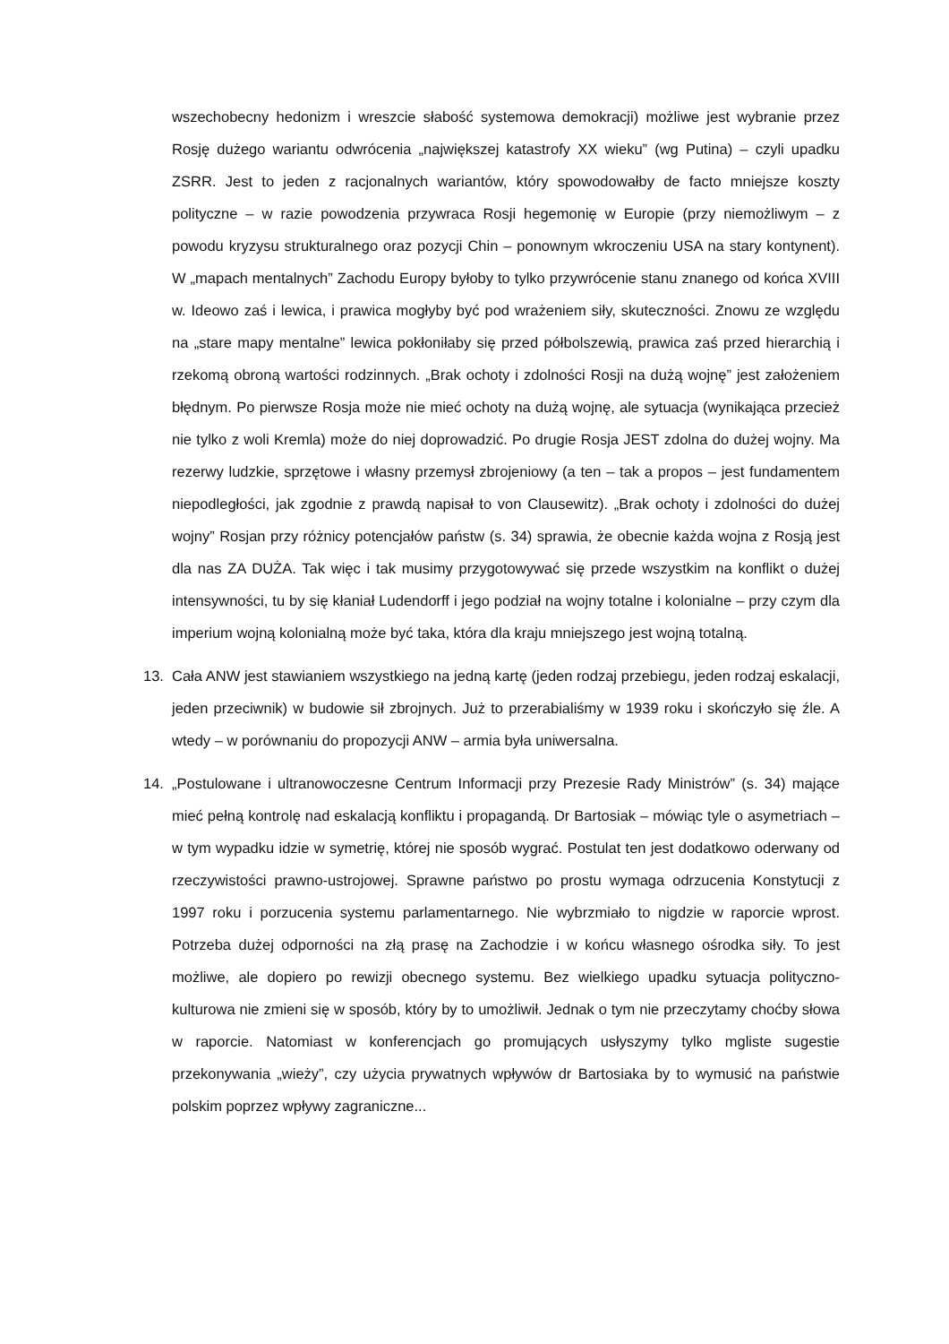wszechobecny hedonizm i wreszcie słabość systemowa demokracji) możliwe jest wybranie przez Rosję dużego wariantu odwrócenia „największej katastrofy XX wieku” (wg Putina) – czyli upadku ZSRR. Jest to jeden z racjonalnych wariantów, który spowodowałby de facto mniejsze koszty polityczne – w razie powodzenia przywraca Rosji hegemonię w Europie (przy niemożliwym – z powodu kryzysu strukturalnego oraz pozycji Chin – ponownym wkroczeniu USA na stary kontynent). W „mapach mentalnych” Zachodu Europy byłoby to tylko przywrócenie stanu znanego od końca XVIII w. Ideowo zaś i lewica, i prawica mogłyby być pod wrażeniem siły, skuteczności. Znowu ze względu na „stare mapy mentalne” lewica pokłoniłaby się przed półbolszewią, prawica zaś przed hierarchią i rzekomą obroną wartości rodzinnych. „Brak ochoty i zdolności Rosji na dużą wojnę” jest założeniem błędnym. Po pierwsze Rosja może nie mieć ochoty na dużą wojnę, ale sytuacja (wynikająca przecież nie tylko z woli Kremla) może do niej doprowadzić. Po drugie Rosja JEST zdolna do dużej wojny. Ma rezerwy ludzkie, sprzętowe i własny przemysł zbrojeniowy (a ten – tak a propos – jest fundamentem niepodległości, jak zgodnie z prawdą napisał to von Clausewitz). „Brak ochoty i zdolności do dużej wojny” Rosjan przy różnicy potencjałów państw (s. 34) sprawia, że obecnie każda wojna z Rosją jest dla nas ZA DUŻA. Tak więc i tak musimy przygotowywać się przede wszystkim na konflikt o dużej intensywności, tu by się kłaniał Ludendorff i jego podział na wojny totalne i kolonialne – przy czym dla imperium wojną kolonialną może być taka, która dla kraju mniejszego jest wojną totalną.
13. Cała ANW jest stawianiem wszystkiego na jedną kartę (jeden rodzaj przebiegu, jeden rodzaj eskalacji, jeden przeciwnik) w budowie sił zbrojnych. Już to przerabialiśmy w 1939 roku i skończyło się źle. A wtedy – w porównaniu do propozycji ANW – armia była uniwersalna.
14. „Postulowane i ultranowoczesne Centrum Informacji przy Prezesie Rady Ministrów” (s. 34) mające mieć pełną kontrolę nad eskalacją konfliktu i propagandą. Dr Bartosiak – mówiąc tyle o asymetriach – w tym wypadku idzie w symetrię, której nie sposób wygrać. Postulat ten jest dodatkowo oderwany od rzeczywistości prawno-ustrojowej. Sprawne państwo po prostu wymaga odrzucenia Konstytucji z 1997 roku i porzucenia systemu parlamentarnego. Nie wybrzmiało to nigdzie w raporcie wprost. Potrzeba dużej odporności na złą prasę na Zachodzie i w końcu własnego ośrodka siły. To jest możliwe, ale dopiero po rewizji obecnego systemu. Bez wielkiego upadku sytuacja polityczno-kulturowa nie zmieni się w sposób, który by to umożliwił. Jednak o tym nie przeczytamy choćby słowa w raporcie. Natomiast w konferencjach go promujących usłyszymy tylko mgliste sugestie przekonywania „wieży”, czy użycia prywatnych wpływów dr Bartosiaka by to wymusić na państwie polskim poprzez wpływy zagraniczne...